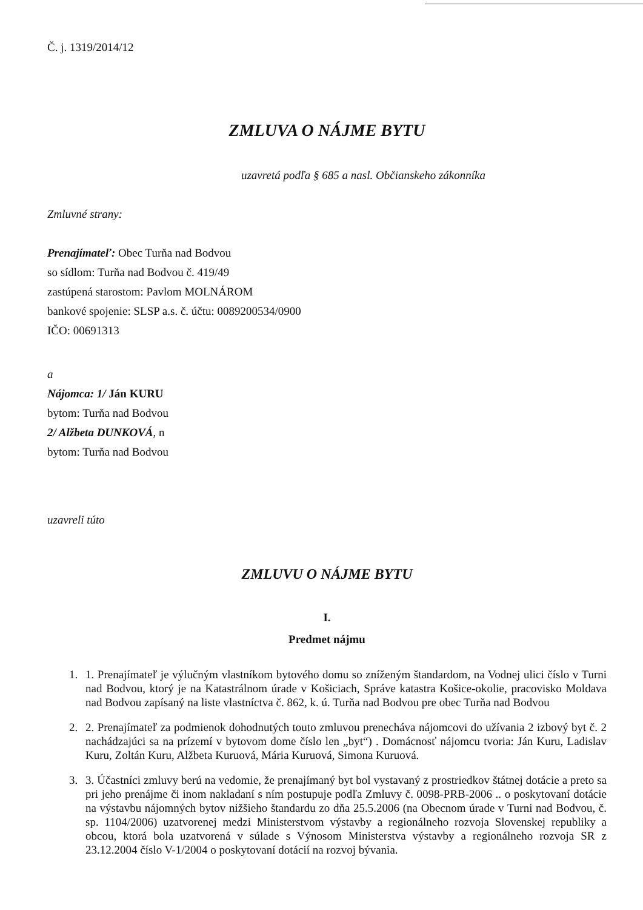Č. j. 1319/2014/12
ZMLUVA O NÁJME BYTU
uzavretá podľa § 685 a nasl. Občianskeho zákonníka
Zmluvné strany:
Prenajímateľ: Obec Turňa nad Bodvou
so sídlom: Turňa nad Bodvou č. 419/49
zastúpená starostom: Pavlom MOLNÁROM
bankové spojenie: SLSP a.s. č. účtu: 0089200534/0900
IČO: 00691313
a
Nájomca: 1/ Ján KURU
bytom: Turňa nad Bodvou
2/ Alžbeta DUNKOVÁ, n
bytom: Turňa nad Bodvou
uzavreli túto
ZMLUVU O NÁJME BYTU
I.
Predmet nájmu
1. 1. Prenajímateľ je výlučným vlastníkom bytového domu so zníženým štandardom, na Vodnej ulici číslo v Turni nad Bodvou, ktorý je na Katastrálnom úrade v Košiciach, Správe katastra Košice-okolie, pracovisko Moldava nad Bodvou zapísaný na liste vlastníctva č. 862, k. ú. Turňa nad Bodvou pre obec Turňa nad Bodvou
2. 2. Prenajímateľ za podmienok dohodnutých touto zmluvou prenecháva nájomcovi do užívania 2 izbový byt č. 2 nachádzajúci sa na prízemí v bytovom dome číslo len „byt“) . Domácnosť nájomcu tvoria: Ján Kuru, Ladislav Kuru, Zoltán Kuru, Alžbeta Kuruová, Mária Kuruová, Simona Kuruová.
3. 3. Účastníci zmluvy berú na vedomie, že prenajímaný byt bol vystavaný z prostriedkov štátnej dotácie a preto sa pri jeho prenájme či inom nakladaní s ním postupuje podľa Zmluvy č. 0098-PRB-2006 .. o poskytovaní dotácie na výstavbu nájomných bytov nižšieho štandardu zo dňa 25.5.2006 (na Obecnom úrade v Turni nad Bodvou, č. sp. 1104/2006) uzatvorenej medzi Ministerstvom výstavby a regionálneho rozvoja Slovenskej republiky a obcou, ktorá bola uzatvorená v súlade s Výnosom Ministerstva výstavby a regionálneho rozvoja SR z 23.12.2004 číslo V-1/2004 o poskytovaní dotácií na rozvoj bývania.